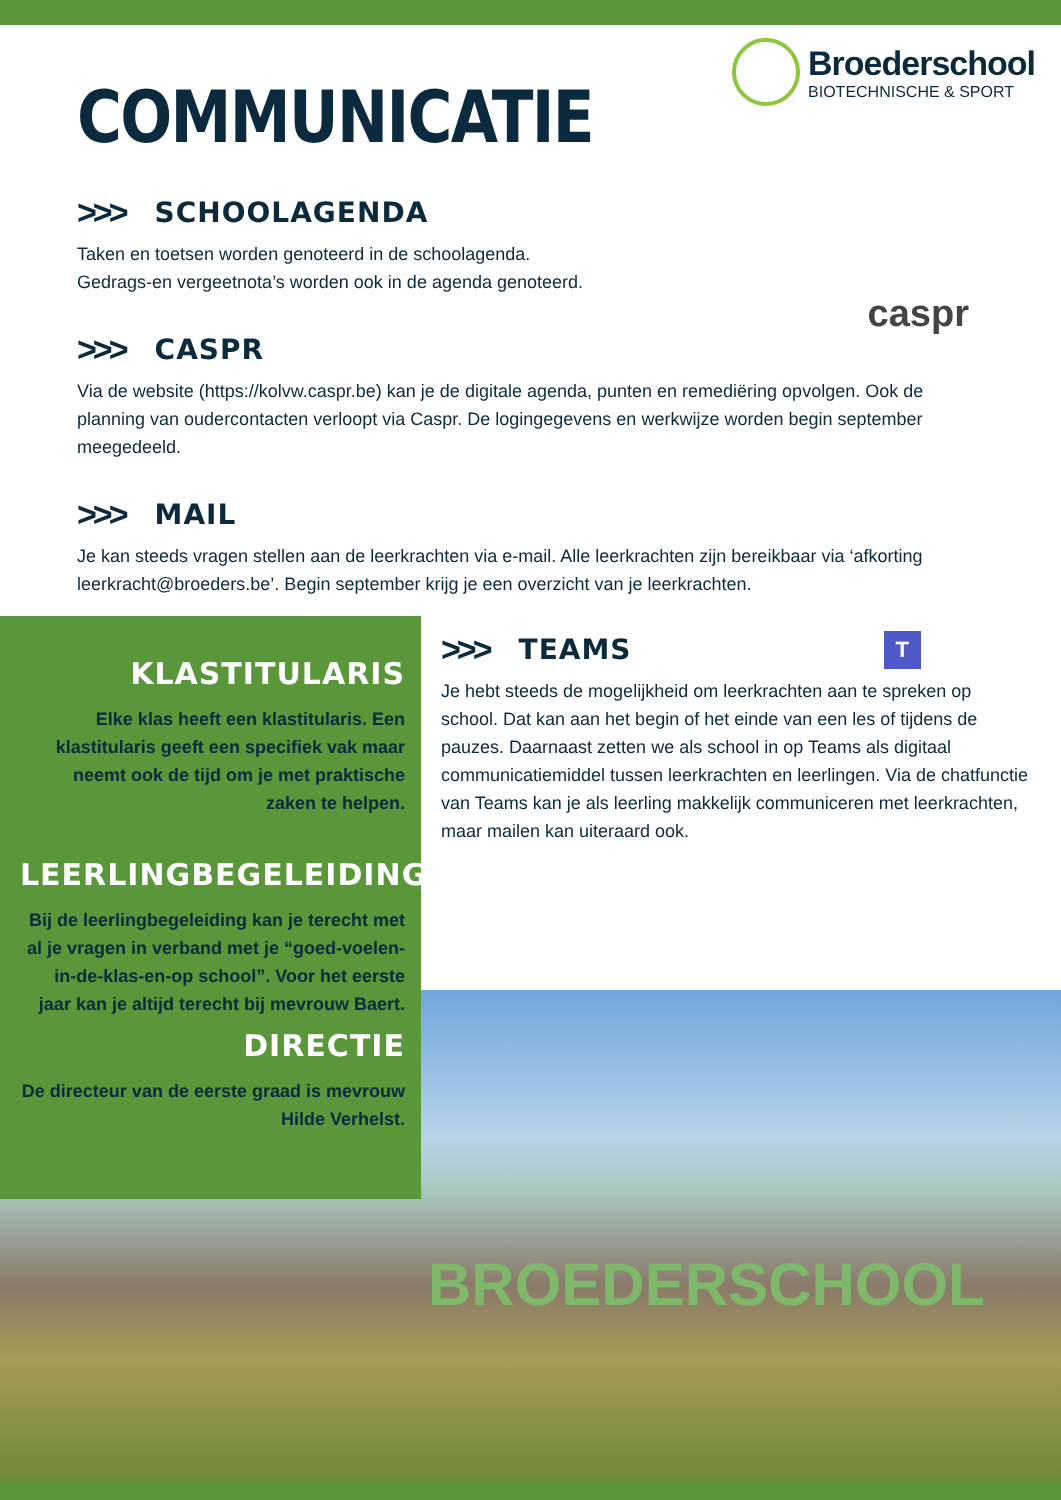Broederschool
BIOTECHNISCHE & SPORT
COMMUNICATIE
>>>
SCHOOLAGENDA
Taken en toetsen worden genoteerd in de schoolagenda.
Gedrags-en vergeetnota’s worden ook in de agenda genoteerd.
>>>
CASPR
Via de website (https://kolvw.caspr.be) kan je de digitale agenda, punten en remediëring opvolgen. Ook de planning van oudercontacten verloopt via Caspr. De logingegevens en werkwijze worden begin september meegedeeld.
>>>
MAIL
Je kan steeds vragen stellen aan de leerkrachten via e-mail. Alle leerkrachten zijn bereikbaar via ‘afkorting leerkracht@broeders.be’. Begin september krijg je een overzicht van je leerkrachten.
caspr
KLASTITULARIS
Elke klas heeft een klastitularis. Een klastitularis geeft een specifiek vak maar neemt ook de tijd om je met praktische zaken te helpen.
LEERLINGBEGELEIDING
Bij de leerlingbegeleiding kan je terecht met al je vragen in verband met je “goed-voelen-in-de-klas-en-op school”. Voor het eerste jaar kan je altijd terecht bij mevrouw Baert.
DIRECTIE
De directeur van de eerste graad is mevrouw Hilde Verhelst.
>>>
TEAMS
T
Je hebt steeds de mogelijkheid om leerkrachten aan te spreken op school. Dat kan aan het begin of het einde van een les of tijdens de pauzes. Daarnaast zetten we als school in op Teams als digitaal communicatiemiddel tussen leerkrachten en leerlingen. Via de chatfunctie van Teams kan je als leerling makkelijk communiceren met leerkrachten, maar mailen kan uiteraard ook.
BROEDERSCHOOL